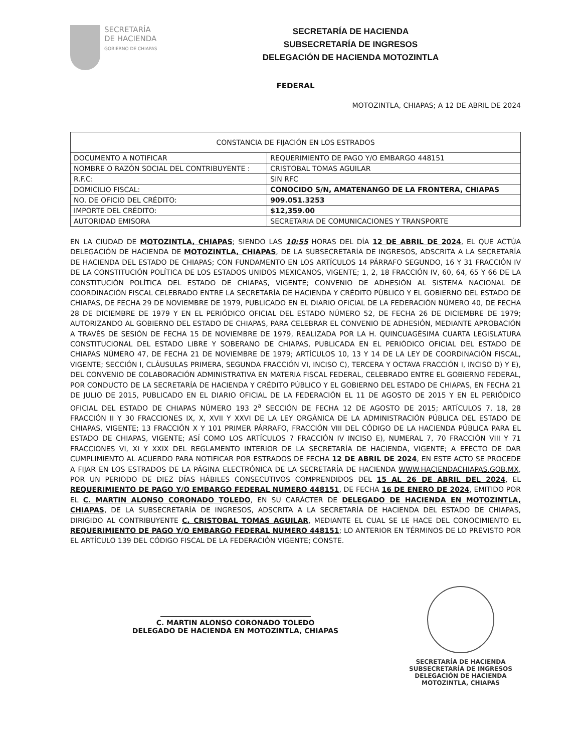SECRETARÍA
DE HACIENDA
GOBIERNO DE CHIAPAS
SECRETARÍA DE HACIENDA
SUBSECRETARÍA DE INGRESOS
DELEGACIÓN DE HACIENDA MOTOZINTLA
FEDERAL
MOTOZINTLA, CHIAPAS; A 12 DE ABRIL DE 2024
| CONSTANCIA DE FIJACIÓN EN LOS ESTRADOS | |
| --- | --- |
| DOCUMENTO A NOTIFICAR | REQUERIMIENTO DE PAGO Y/O EMBARGO 448151 |
| NOMBRE O RAZÓN SOCIAL DEL CONTRIBUYENTE : | CRISTOBAL TOMAS AGUILAR |
| R.F.C: | SIN RFC |
| DOMICILIO FISCAL: | CONOCIDO S/N, AMATENANGO DE LA FRONTERA, CHIAPAS |
| NO. DE OFICIO DEL CRÉDITO: | 909.051.3253 |
| IMPORTE DEL CRÉDITO: | $12,359.00 |
| AUTORIDAD EMISORA | SECRETARIA DE COMUNICACIONES Y TRANSPORTE |
EN LA CIUDAD DE MOTOZINTLA, CHIAPAS; SIENDO LAS 10:55 HORAS DEL DÍA 12 DE ABRIL DE 2024, EL QUE ACTÚA DELEGACIÓN DE HACIENDA DE MOTOZINTLA, CHIAPAS, DE LA SUBSECRETARÍA DE INGRESOS, ADSCRITA A LA SECRETARÍA DE HACIENDA DEL ESTADO DE CHIAPAS; CON FUNDAMENTO EN LOS ARTÍCULOS 14 PÁRRAFO SEGUNDO, 16 Y 31 FRACCIÓN IV DE LA CONSTITUCIÓN POLÍTICA DE LOS ESTADOS UNIDOS MEXICANOS, VIGENTE; 1, 2, 18 FRACCIÓN IV, 60, 64, 65 Y 66 DE LA CONSTITUCIÓN POLÍTICA DEL ESTADO DE CHIAPAS, VIGENTE; CONVENIO DE ADHESIÓN AL SISTEMA NACIONAL DE COORDINACIÓN FISCAL CELEBRADO ENTRE LA SECRETARÍA DE HACIENDA Y CRÉDITO PÚBLICO Y EL GOBIERNO DEL ESTADO DE CHIAPAS, DE FECHA 29 DE NOVIEMBRE DE 1979, PUBLICADO EN EL DIARIO OFICIAL DE LA FEDERACIÓN NÚMERO 40, DE FECHA 28 DE DICIEMBRE DE 1979 Y EN EL PERIÓDICO OFICIAL DEL ESTADO NÚMERO 52, DE FECHA 26 DE DICIEMBRE DE 1979; AUTORIZANDO AL GOBIERNO DEL ESTADO DE CHIAPAS, PARA CELEBRAR EL CONVENIO DE ADHESIÓN, MEDIANTE APROBACIÓN A TRAVÉS DE SESIÓN DE FECHA 15 DE NOVIEMBRE DE 1979, REALIZADA POR LA H. QUINCUAGÉSIMA CUARTA LEGISLATURA CONSTITUCIONAL DEL ESTADO LIBRE Y SOBERANO DE CHIAPAS, PUBLICADA EN EL PERIÓDICO OFICIAL DEL ESTADO DE CHIAPAS NÚMERO 47, DE FECHA 21 DE NOVIEMBRE DE 1979; ARTÍCULOS 10, 13 Y 14 DE LA LEY DE COORDINACIÓN FISCAL, VIGENTE; SECCIÓN I, CLÁUSULAS PRIMERA, SEGUNDA FRACCIÓN VI, INCISO C), TERCERA Y OCTAVA FRACCIÓN I, INCISO D) Y E), DEL CONVENIO DE COLABORACIÓN ADMINISTRATIVA EN MATERIA FISCAL FEDERAL, CELEBRADO ENTRE EL GOBIERNO FEDERAL, POR CONDUCTO DE LA SECRETARÍA DE HACIENDA Y CRÉDITO PÚBLICO Y EL GOBIERNO DEL ESTADO DE CHIAPAS, EN FECHA 21 DE JULIO DE 2015, PUBLICADO EN EL DIARIO OFICIAL DE LA FEDERACIÓN EL 11 DE AGOSTO DE 2015 Y EN EL PERIÓDICO OFICIAL DEL ESTADO DE CHIAPAS NÚMERO 193 2<sup>a</sup> SECCIÓN DE FECHA 12 DE AGOSTO DE 2015; ARTÍCULOS 7, 18, 28 FRACCIÓN II Y 30 FRACCIONES IX, X, XVII Y XXVI DE LA LEY ORGÁNICA DE LA ADMINISTRACIÓN PÚBLICA DEL ESTADO DE CHIAPAS, VIGENTE; 13 FRACCIÓN X Y 101 PRIMER PÁRRAFO, FRACCIÓN VIII DEL CÓDIGO DE LA HACIENDA PÚBLICA PARA EL ESTADO DE CHIAPAS, VIGENTE; ASÍ COMO LOS ARTÍCULOS 7 FRACCIÓN IV INCISO E), NUMERAL 7, 70 FRACCIÓN VIII Y 71 FRACCIONES VI, XI Y XXIX DEL REGLAMENTO INTERIOR DE LA SECRETARÍA DE HACIENDA, VIGENTE; A EFECTO DE DAR CUMPLIMIENTO AL ACUERDO PARA NOTIFICAR POR ESTRADOS DE FECHA 12 DE ABRIL DE 2024, EN ESTE ACTO SE PROCEDE A FIJAR EN LOS ESTRADOS DE LA PÁGINA ELECTRÓNICA DE LA SECRETARÍA DE HACIENDA WWW.HACIENDACHIAPAS.GOB.MX, POR UN PERIODO DE DIEZ DÍAS HÁBILES CONSECUTIVOS COMPRENDIDOS DEL 15 AL 26 DE ABRIL DEL 2024, EL REQUERIMIENTO DE PAGO Y/O EMBARGO FEDERAL NUMERO 448151, DE FECHA 16 DE ENERO DE 2024, EMITIDO POR EL C. MARTIN ALONSO CORONADO TOLEDO, EN SU CARÁCTER DE DELEGADO DE HACIENDA EN MOTOZINTLA, CHIAPAS, DE LA SUBSECRETARÍA DE INGRESOS, ADSCRITA A LA SECRETARÍA DE HACIENDA DEL ESTADO DE CHIAPAS, DIRIGIDO AL CONTRIBUYENTE C. CRISTOBAL TOMAS AGUILAR, MEDIANTE EL CUAL SE LE HACE DEL CONOCIMIENTO EL REQUERIMIENTO DE PAGO Y/O EMBARGO FEDERAL NUMERO 448151; LO ANTERIOR EN TÉRMINOS DE LO PREVISTO POR EL ARTÍCULO 139 DEL CÓDIGO FISCAL DE LA FEDERACIÓN VIGENTE; CONSTE.
C. MARTIN ALONSO CORONADO TOLEDO
DELEGADO DE HACIENDA EN MOTOZINTLA, CHIAPAS
SECRETARÍA DE HACIENDA
SUBSECRETARÍA DE INGRESOS
DELEGACIÓN DE HACIENDA
MOTOZINTLA, CHIAPAS